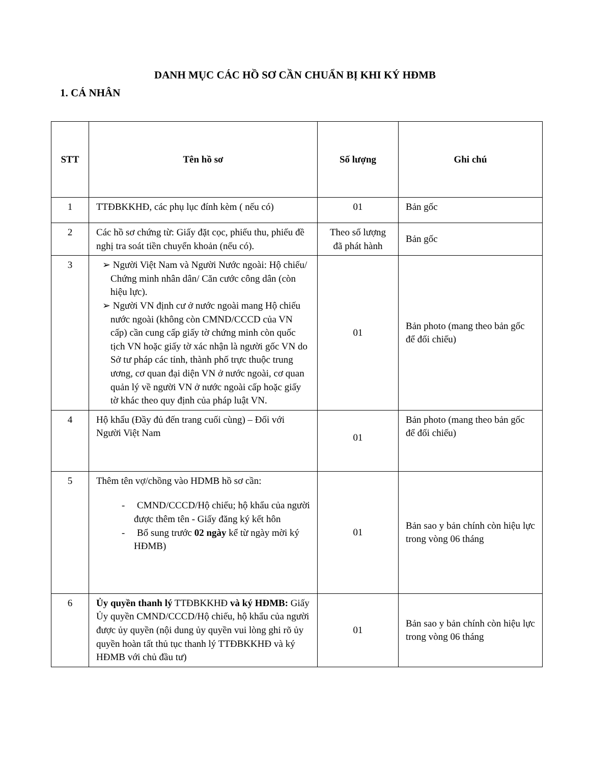DANH MỤC CÁC HỒ SƠ CẦN CHUẨN BỊ KHI KÝ HĐMB
1. CÁ NHÂN
| STT | Tên hồ sơ | Số lượng | Ghi chú |
| --- | --- | --- | --- |
| 1 | TTĐBKKHĐ, các phụ lục đính kèm ( nếu có) | 01 | Bản gốc |
| 2 | Các hồ sơ chứng từ: Giấy đặt cọc, phiếu thu, phiếu đề nghị tra soát tiền chuyển khoản (nếu có). | Theo số lượng đã phát hành | Bản gốc |
| 3 | ➢ Người Việt Nam và Người Nước ngoài: Hộ chiếu/ Chứng minh nhân dân/ Căn cước công dân (còn hiệu lực). ➢ Người VN định cư ở nước ngoài mang Hộ chiếu nước ngoài (không còn CMND/CCCD của VN cấp) cần cung cấp giấy tờ chứng minh còn quốc tịch VN hoặc giấy tờ xác nhận là người gốc VN do Sở tư pháp các tỉnh, thành phố trực thuộc trung ương, cơ quan đại diện VN ở nước ngoài, cơ quan quản lý về người VN ở nước ngoài cấp hoặc giấy tờ khác theo quy định của pháp luật VN. | 01 | Bản photo (mang theo bản gốc để đối chiếu) |
| 4 | Hộ khẩu (Đầy đủ đến trang cuối cùng) – Đối với Người Việt Nam | 01 | Bản photo (mang theo bản gốc để đối chiếu) |
| 5 | Thêm tên vợ/chồng vào HDMB hồ sơ cần: - CMND/CCCD/Hộ chiếu; hộ khẩu của người được thêm tên - Giấy đăng ký kết hôn - Bổ sung trước 02 ngày kể từ ngày mời ký HĐMB) | 01 | Bản sao y bản chính còn hiệu lực trong vòng 06 tháng |
| 6 | Ủy quyền thanh lý TTĐBKKHĐ và ký HĐMB: Giấy Ủy quyền CMND/CCCD/Hộ chiếu, hộ khẩu của người được ủy quyền (nội dung ủy quyền vui lòng ghi rõ ủy quyền hoàn tất thủ tục thanh lý TTĐBKKHĐ và ký HĐMB với chủ đầu tư) | 01 | Bản sao y bản chính còn hiệu lực trong vòng 06 tháng |